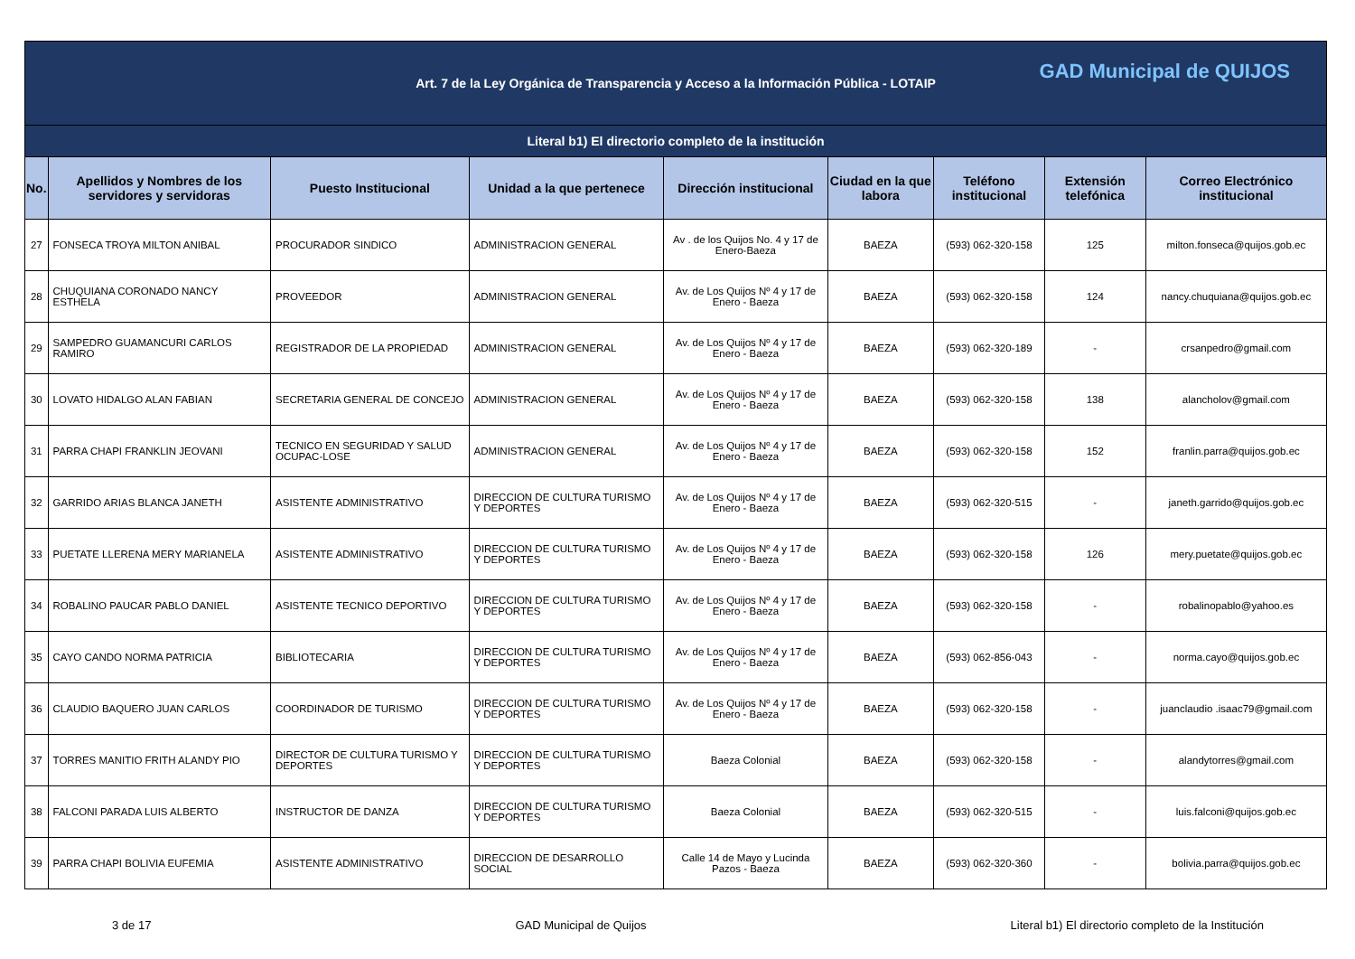| Art. 7 de la Ley Orgánica de Transparencia y Acceso a la Información Pública - LOTAIP GAD Municipal de QUIJOS | | | | | | | | |
| Literal b1) El directorio completo de la institución | | | | | | | | |
| No. | Apellidos y Nombres de los servidores y servidoras | Puesto Institucional | Unidad a la que pertenece | Dirección institucional | Ciudad en la que labora | Teléfono institucional | Extensión telefónica | Correo Electrónico institucional |
| 27 | FONSECA TROYA MILTON ANIBAL | PROCURADOR SINDICO | ADMINISTRACION GENERAL | Av . de los Quijos No. 4 y 17 de Enero-Baeza | BAEZA | (593) 062-320-158 | 125 | milton.fonseca@quijos.gob.ec |
| 28 | CHUQUIANA CORONADO NANCY ESTHELA | PROVEEDOR | ADMINISTRACION GENERAL | Av. de Los Quijos Nº 4 y 17 de Enero - Baeza | BAEZA | (593) 062-320-158 | 124 | nancy.chuquiana@quijos.gob.ec |
| 29 | SAMPEDRO GUAMANCURI CARLOS RAMIRO | REGISTRADOR DE LA PROPIEDAD | ADMINISTRACION GENERAL | Av. de Los Quijos Nº 4 y 17 de Enero - Baeza | BAEZA | (593) 062-320-189 | - | crsanpedro@gmail.com |
| 30 | LOVATO HIDALGO ALAN FABIAN | SECRETARIA GENERAL DE CONCEJO | ADMINISTRACION GENERAL | Av. de Los Quijos Nº 4 y 17 de Enero - Baeza | BAEZA | (593) 062-320-158 | 138 | alancholov@gmail.com |
| 31 | PARRA CHAPI FRANKLIN JEOVANI | TECNICO EN SEGURIDAD Y SALUD OCUPAC-LOSE | ADMINISTRACION GENERAL | Av. de Los Quijos Nº 4 y 17 de Enero - Baeza | BAEZA | (593) 062-320-158 | 152 | franlin.parra@quijos.gob.ec |
| 32 | GARRIDO ARIAS BLANCA JANETH | ASISTENTE ADMINISTRATIVO | DIRECCION DE CULTURA TURISMO Y DEPORTES | Av. de Los Quijos Nº 4 y 17 de Enero - Baeza | BAEZA | (593) 062-320-515 | - | janeth.garrido@quijos.gob.ec |
| 33 | PUETATE LLERENA MERY MARIANELA | ASISTENTE ADMINISTRATIVO | DIRECCION DE CULTURA TURISMO Y DEPORTES | Av. de Los Quijos Nº 4 y 17 de Enero - Baeza | BAEZA | (593) 062-320-158 | 126 | mery.puetate@quijos.gob.ec |
| 34 | ROBALINO PAUCAR PABLO DANIEL | ASISTENTE TECNICO DEPORTIVO | DIRECCION DE CULTURA TURISMO Y DEPORTES | Av. de Los Quijos Nº 4 y 17 de Enero - Baeza | BAEZA | (593) 062-320-158 | - | robalinopablo@yahoo.es |
| 35 | CAYO CANDO NORMA PATRICIA | BIBLIOTECARIA | DIRECCION DE CULTURA TURISMO Y DEPORTES | Av. de Los Quijos Nº 4 y 17 de Enero - Baeza | BAEZA | (593) 062-856-043 | - | norma.cayo@quijos.gob.ec |
| 36 | CLAUDIO BAQUERO JUAN CARLOS | COORDINADOR DE TURISMO | DIRECCION DE CULTURA TURISMO Y DEPORTES | Av. de Los Quijos Nº 4 y 17 de Enero - Baeza | BAEZA | (593) 062-320-158 | - | juanclaudio .isaac79@gmail.com |
| 37 | TORRES MANITIO FRITH ALANDY PIO | DIRECTOR DE CULTURA TURISMO Y DEPORTES | DIRECCION DE CULTURA TURISMO Y DEPORTES | Baeza Colonial | BAEZA | (593) 062-320-158 | - | alandytorres@gmail.com |
| 38 | FALCONI PARADA LUIS ALBERTO | INSTRUCTOR DE DANZA | DIRECCION DE CULTURA TURISMO Y DEPORTES | Baeza Colonial | BAEZA | (593) 062-320-515 | - | luis.falconi@quijos.gob.ec |
| 39 | PARRA CHAPI BOLIVIA EUFEMIA | ASISTENTE ADMINISTRATIVO | DIRECCION DE DESARROLLO SOCIAL | Calle 14 de Mayo y Lucinda Pazos - Baeza | BAEZA | (593) 062-320-360 | - | bolivia.parra@quijos.gob.ec |
3 de 17 GAD Municipal de Quijos Literal b1) El directorio completo de la Institución